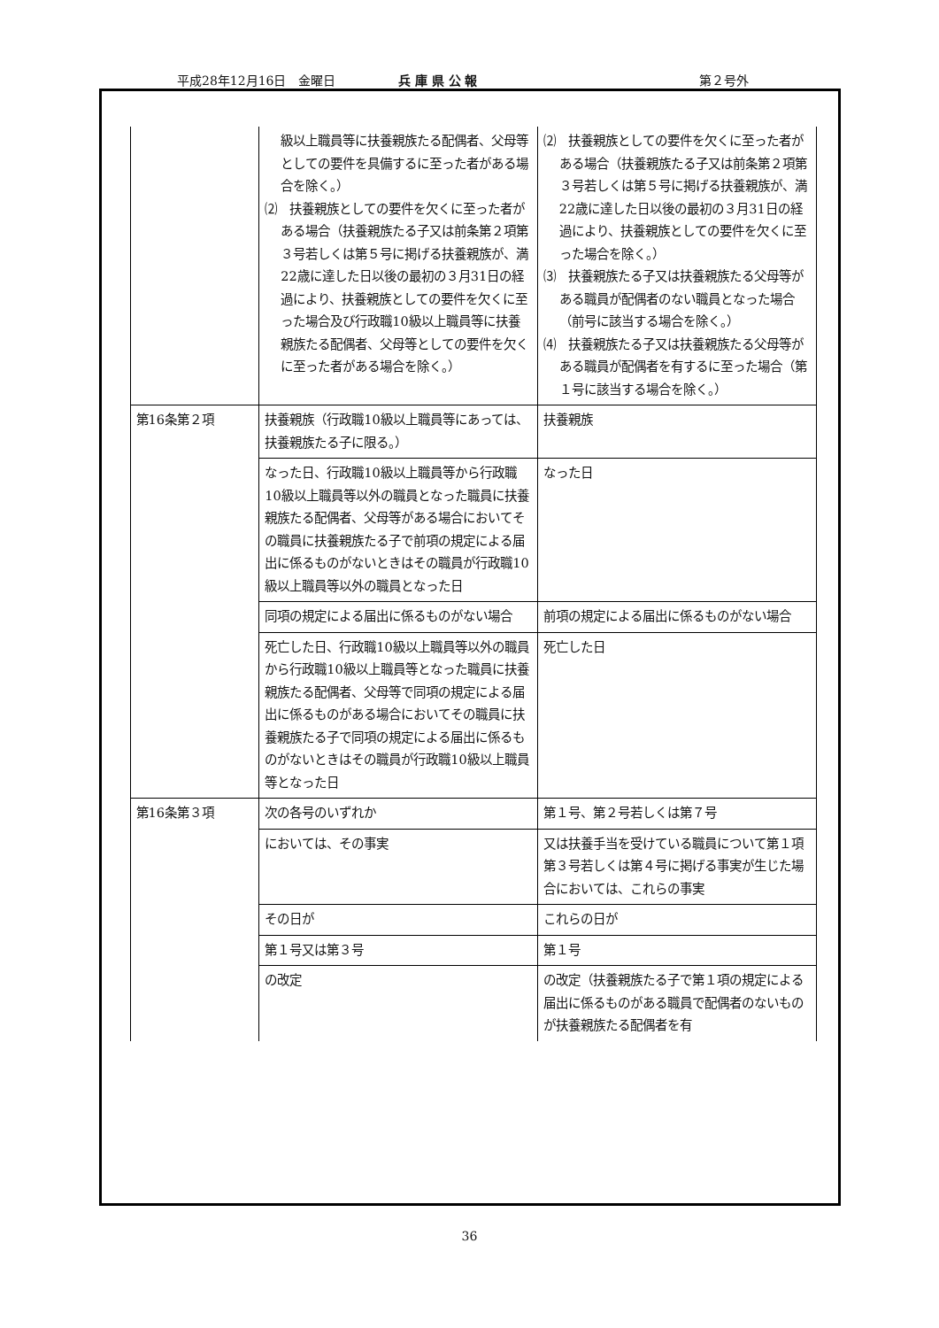平成28年12月16日　金曜日 兵 庫 県 公 報 第２号外
| | 級以上職員等に扶養親族たる配偶者、父母等としての要件を具備するに至った者がある場合を除く。） ⑵ 扶養親族としての要件を欠くに至った者がある場合（扶養親族たる子又は前条第２項第３号若しくは第５号に掲げる扶養親族が、満22歳に達した日以後の最初の３月31日の経過により、扶養親族としての要件を欠くに至った場合及び行政職10級以上職員等に扶養親族たる配偶者、父母等としての要件を欠くに至った者がある場合を除く。） | ⑵ 扶養親族としての要件を欠くに至った者がある場合（扶養親族たる子又は前条第２項第３号若しくは第５号に掲げる扶養親族が、満22歳に達した日以後の最初の３月31日の経過により、扶養親族としての要件を欠くに至った場合を除く。） ⑶ 扶養親族たる子又は扶養親族たる父母等がある職員が配偶者のない職員となった場合（前号に該当する場合を除く。） ⑷ 扶養親族たる子又は扶養親族たる父母等がある職員が配偶者を有するに至った場合（第１号に該当する場合を除く。） |
| 第16条第２項 | 扶養親族（行政職10級以上職員等にあっては、扶養親族たる子に限る。） | 扶養親族 |
| | なった日、行政職10級以上職員等から行政職10級以上職員等以外の職員となった職員に扶養親族たる配偶者、父母等がある場合においてその職員に扶養親族たる子で前項の規定による届出に係るものがないときはその職員が行政職10級以上職員等以外の職員となった日 | なった日 |
| | 同項の規定による届出に係るものがない場合 | 前項の規定による届出に係るものがない場合 |
| | 死亡した日、行政職10級以上職員等以外の職員から行政職10級以上職員等となった職員に扶養親族たる配偶者、父母等で同項の規定による届出に係るものがある場合においてその職員に扶養親族たる子で同項の規定による届出に係るものがないときはその職員が行政職10級以上職員等となった日 | 死亡した日 |
| 第16条第３項 | 次の各号のいずれか | 第１号、第２号若しくは第７号 |
| | においては、その事実 | 又は扶養手当を受けている職員について第１項第３号若しくは第４号に掲げる事実が生じた場合においては、これらの事実 |
| | その日が | これらの日が |
| | 第１号又は第３号 | 第１号 |
| | の改定 | の改定（扶養親族たる子で第１項の規定による届出に係るものがある職員で配偶者のないものが扶養親族たる配偶者を有 |
36